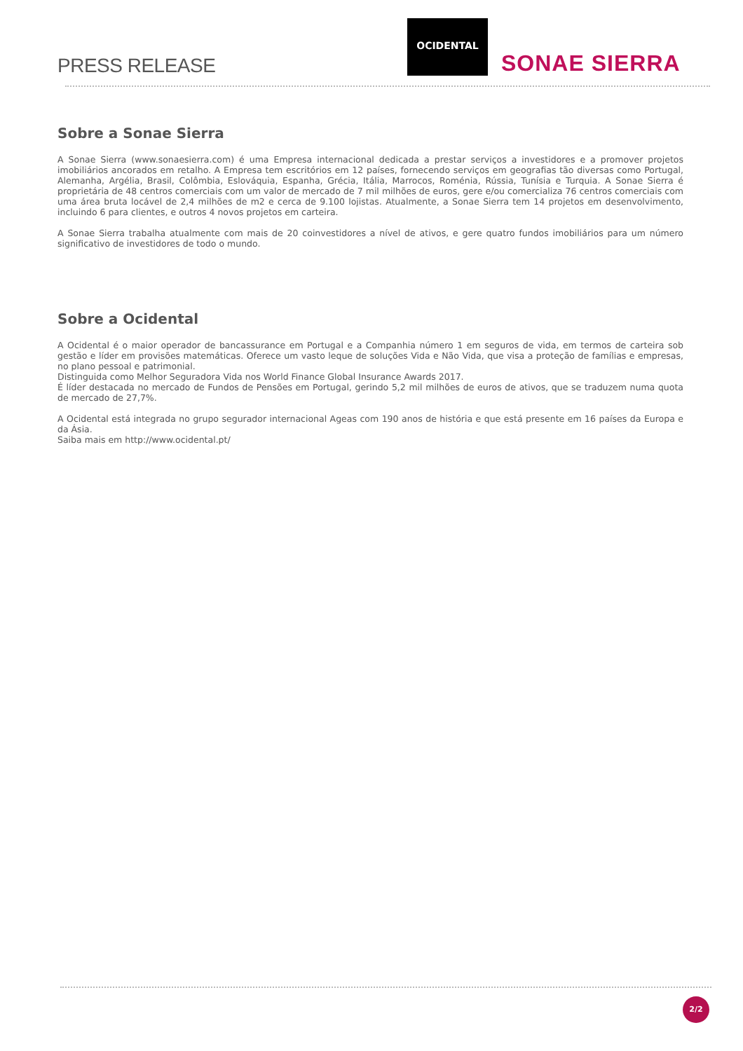PRESS RELEASE
OCIDENTAL
SONAE SIERRA
Sobre a Sonae Sierra
A Sonae Sierra (www.sonaesierra.com) é uma Empresa internacional dedicada a prestar serviços a investidores e a promover projetos imobiliários ancorados em retalho. A Empresa tem escritórios em 12 países, fornecendo serviços em geografias tão diversas como Portugal, Alemanha, Argélia, Brasil, Colômbia, Eslováquia, Espanha, Grécia, Itália, Marrocos, Roménia, Rússia, Tunísia e Turquia. A Sonae Sierra é proprietária de 48 centros comerciais com um valor de mercado de 7 mil milhões de euros, gere e/ou comercializa 76 centros comerciais com uma área bruta locável de 2,4 milhões de m2 e cerca de 9.100 lojistas. Atualmente, a Sonae Sierra tem 14 projetos em desenvolvimento, incluindo 6 para clientes, e outros 4 novos projetos em carteira.
A Sonae Sierra trabalha atualmente com mais de 20 coinvestidores a nível de ativos, e gere quatro fundos imobiliários para um número significativo de investidores de todo o mundo.
Sobre a Ocidental
A Ocidental é o maior operador de bancassurance em Portugal e a Companhia número 1 em seguros de vida, em termos de carteira sob gestão e líder em provisões matemáticas. Oferece um vasto leque de soluções Vida e Não Vida, que visa a proteção de famílias e empresas, no plano pessoal e patrimonial.
Distinguida como Melhor Seguradora Vida nos World Finance Global Insurance Awards 2017.
É líder destacada no mercado de Fundos de Pensões em Portugal, gerindo 5,2 mil milhões de euros de ativos, que se traduzem numa quota de mercado de 27,7%.
A Ocidental está integrada no grupo segurador internacional Ageas com 190 anos de história e que está presente em 16 países da Europa e da Ásia.
Saiba mais em http://www.ocidental.pt/
2/2